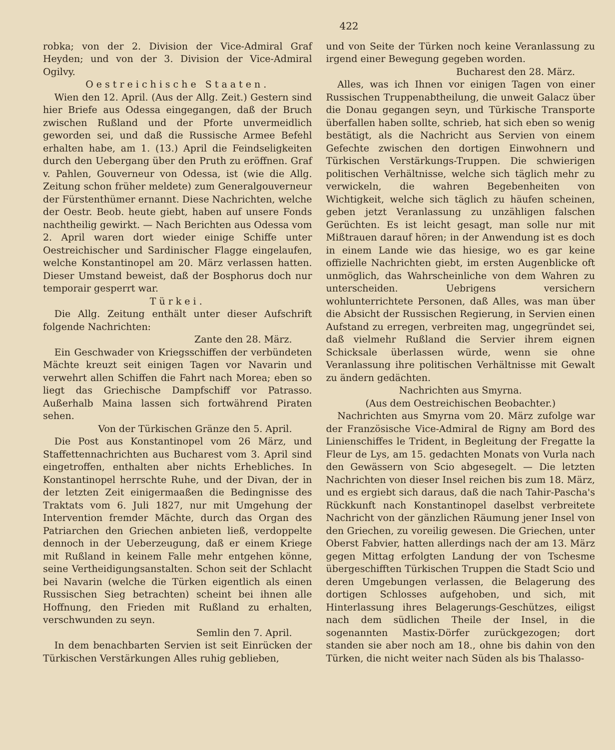422
robka; von der 2. Division der Vice-Admiral Graf Heyden; und von der 3. Division der Vice-Admiral Ogilvy.
Oestreichische Staaten.
Wien den 12. April. (Aus der Allg. Zeit.) Gestern sind hier Briefe aus Odessa eingegangen, daß der Bruch zwischen Rußland und der Pforte unvermeidlich geworden sei, und daß die Russische Armee Befehl erhalten habe, am 1. (13.) April die Feindseligkeiten durch den Uebergang über den Pruth zu eröffnen. Graf v. Pahlen, Gouverneur von Odessa, ist (wie die Allg. Zeitung schon früher meldete) zum Generalgouverneur der Fürstenthümer ernannt. Diese Nachrichten, welche der Oestr. Beob. heute giebt, haben auf unsere Fonds nachtheilig gewirkt. — Nach Berichten aus Odessa vom 2. April waren dort wieder einige Schiffe unter Oestreichischer und Sardinischer Flagge eingelaufen, welche Konstantinopel am 20. März verlassen hatten. Dieser Umstand beweist, daß der Bosphorus doch nur temporair gesperrt war.
Türkei.
Die Allg. Zeitung enthält unter dieser Aufschrift folgende Nachrichten:
Zante den 28. März.
Ein Geschwader von Kriegsschiffen der verbündeten Mächte kreuzt seit einigen Tagen vor Navarin und verwehrt allen Schiffen die Fahrt nach Morea; eben so liegt das Griechische Dampfschiff vor Patrasso. Außerhalb Maina lassen sich fortwährend Piraten sehen.
Von der Türkischen Gränze den 5. April.
Die Post aus Konstantinopel vom 26 März, und Staffettennachrichten aus Bucharest vom 3. April sind eingetroffen, enthalten aber nichts Erhebliches. In Konstantinopel herrschte Ruhe, und der Divan, der in der letzten Zeit einigermaaßen die Bedingnisse des Traktats vom 6. Juli 1827, nur mit Umgehung der Intervention fremder Mächte, durch das Organ des Patriarchen den Griechen anbieten ließ, verdoppelte dennoch in der Ueberzeugung, daß er einem Kriege mit Rußland in keinem Falle mehr entgehen könne, seine Vertheidigungsanstalten. Schon seit der Schlacht bei Navarin (welche die Türken eigentlich als einen Russischen Sieg betrachten) scheint bei ihnen alle Hoffnung, den Frieden mit Rußland zu erhalten, verschwunden zu seyn.
Semlin den 7. April.
In dem benachbarten Servien ist seit Einrücken der Türkischen Verstärkungen Alles ruhig geblieben,
und von Seite der Türken noch keine Veranlassung zu irgend einer Bewegung gegeben worden.
Bucharest den 28. März.
Alles, was ich Ihnen vor einigen Tagen von einer Russischen Truppenabtheilung, die unweit Galacz über die Donau gegangen seyn, und Türkische Transporte überfallen haben sollte, schrieb, hat sich eben so wenig bestätigt, als die Nachricht aus Servien von einem Gefechte zwischen den dortigen Einwohnern und Türkischen Verstärkungs-Truppen. Die schwierigen politischen Verhältnisse, welche sich täglich mehr zu verwickeln, die wahren Begebenheiten von Wichtigkeit, welche sich täglich zu häufen scheinen, geben jetzt Veranlassung zu unzähligen falschen Gerüchten. Es ist leicht gesagt, man solle nur mit Mißtrauen darauf hören; in der Anwendung ist es doch in einem Lande wie das hiesige, wo es gar keine offizielle Nachrichten giebt, im ersten Augenblicke oft unmöglich, das Wahrscheinliche von dem Wahren zu unterscheiden. Uebrigens versichern wohlunterrichtete Personen, daß Alles, was man über die Absicht der Russischen Regierung, in Servien einen Aufstand zu erregen, verbreiten mag, ungegründet sei, daß vielmehr Rußland die Servier ihrem eignen Schicksale überlassen würde, wenn sie ohne Veranlassung ihre politischen Verhältnisse mit Gewalt zu ändern gedächten.
Nachrichten aus Smyrna.
(Aus dem Oestreichischen Beobachter.)
Nachrichten aus Smyrna vom 20. März zufolge war der Französische Vice-Admiral de Rigny am Bord des Linienschiffes le Trident, in Begleitung der Fregatte la Fleur de Lys, am 15. gedachten Monats von Vurla nach den Gewässern von Scio abgesegelt. — Die letzten Nachrichten von dieser Insel reichen bis zum 18. März, und es ergiebt sich daraus, daß die nach Tahir-Pascha's Rückkunft nach Konstantinopel daselbst verbreitete Nachricht von der gänzlichen Räumung jener Insel von den Griechen, zu voreilig gewesen. Die Griechen, unter Oberst Fabvier, hatten allerdings nach der am 13. März gegen Mittag erfolgten Landung der von Tschesme übergeschifften Türkischen Truppen die Stadt Scio und deren Umgebungen verlassen, die Belagerung des dortigen Schlosses aufgehoben, und sich, mit Hinterlassung ihres Belagerungs-Geschützes, eiligst nach dem südlichen Theile der Insel, in die sogenannten Mastix-Dörfer zurückgezogen; dort standen sie aber noch am 18., ohne bis dahin von den Türken, die nicht weiter nach Süden als bis Thalasso-